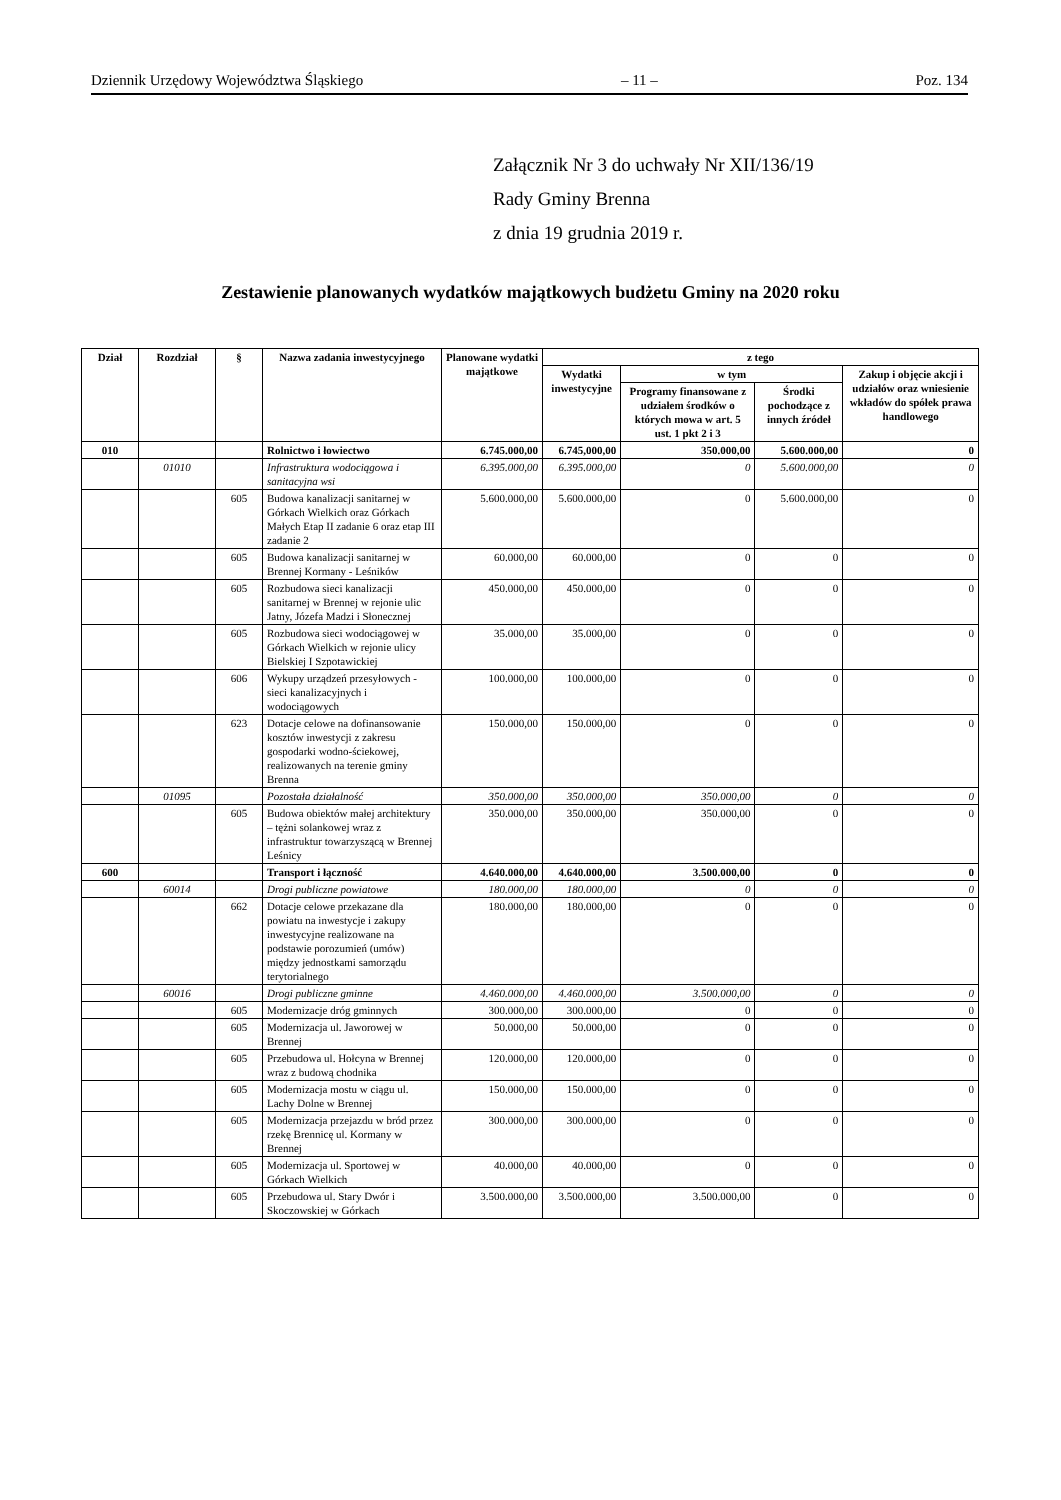Dziennik Urzędowy Województwa Śląskiego – 11 – Poz. 134
Załącznik Nr 3 do uchwały Nr XII/136/19
Rady Gminy Brenna
z dnia 19 grudnia 2019 r.
Zestawienie planowanych wydatków majątkowych budżetu Gminy na 2020 roku
| Dział | Rozdział | § | Nazwa zadania inwestycyjnego | Planowane wydatki majątkowe | z tego | | | |
| --- | --- | --- | --- | --- | --- | --- | --- | --- |
| | | | | | Wydatki inwestycyjne | w tym | | Zakup i objęcie akcji i udziałów oraz wniesienie wkładów do spółek prawa handlowego |
| | | | | | | Programy finansowane z udziałem środków o których mowa w art. 5 ust. 1 pkt 2 i 3 | Środki pochodzące z innych źródeł | |
| 010 | | | Rolnictwo i łowiectwo | 6.745.000,00 | 6.745,000,00 | 350.000,00 | 5.600.000,00 | 0 |
| | 01010 | | Infrastruktura wodociągowa i sanitacyjna wsi | 6.395.000,00 | 6.395.000,00 | 0 | 5.600.000,00 | 0 |
| | | 605 | Budowa kanalizacji sanitarnej w Górkach Wielkich oraz Górkach Małych Etap II zadanie 6 oraz etap III zadanie 2 | 5.600.000,00 | 5.600.000,00 | 0 | 5.600.000,00 | 0 |
| | | 605 | Budowa kanalizacji sanitarnej w Brennej Kormany - Leśników | 60.000,00 | 60.000,00 | 0 | 0 | 0 |
| | | 605 | Rozbudowa sieci kanalizacji sanitarnej w Brennej w rejonie ulic Jatny, Józefa Madzi i Słonecznej | 450.000,00 | 450.000,00 | 0 | 0 | 0 |
| | | 605 | Rozbudowa sieci wodociągowej w Górkach Wielkich w rejonie ulicy Bielskiej I Szpotawickiej | 35.000,00 | 35.000,00 | 0 | 0 | 0 |
| | | 606 | Wykupy urządzeń przesyłowych - sieci kanalizacyjnych i wodociągowych | 100.000,00 | 100.000,00 | 0 | 0 | 0 |
| | | 623 | Dotacje celowe na dofinansowanie kosztów inwestycji z zakresu gospodarki wodno-ściekowej, realizowanych na terenie gminy Brenna | 150.000,00 | 150.000,00 | 0 | 0 | 0 |
| | 01095 | | Pozostała działalność | 350.000,00 | 350.000,00 | 350.000,00 | 0 | 0 |
| | | 605 | Budowa obiektów małej architektury – tężni solankowej wraz z infrastruktur towarzyszącą w Brennej Leśnicy | 350.000,00 | 350.000,00 | 350.000,00 | 0 | 0 |
| 600 | | | Transport i łączność | 4.640.000,00 | 4.640.000,00 | 3.500.000,00 | 0 | 0 |
| | 60014 | | Drogi publiczne powiatowe | 180.000,00 | 180.000,00 | 0 | 0 | 0 |
| | | 662 | Dotacje celowe przekazane dla powiatu na inwestycje i zakupy inwestycyjne realizowane na podstawie porozumień (umów) między jednostkami samorządu terytorialnego | 180.000,00 | 180.000,00 | 0 | 0 | 0 |
| | 60016 | | Drogi publiczne gminne | 4.460.000,00 | 4.460.000,00 | 3.500.000,00 | 0 | 0 |
| | | 605 | Modernizacje dróg gminnych | 300.000,00 | 300.000,00 | 0 | 0 | 0 |
| | | 605 | Modernizacja ul. Jaworowej w Brennej | 50.000,00 | 50.000,00 | 0 | 0 | 0 |
| | | 605 | Przebudowa ul. Hołcyna w Brennej wraz z budową chodnika | 120.000,00 | 120.000,00 | 0 | 0 | 0 |
| | | 605 | Modernizacja mostu w ciągu ul. Lachy Dolne w Brennej | 150.000,00 | 150.000,00 | 0 | 0 | 0 |
| | | 605 | Modernizacja przejazdu w bród przez rzekę Brennicę ul. Kormany w Brennej | 300.000,00 | 300.000,00 | 0 | 0 | 0 |
| | | 605 | Modernizacja ul. Sportowej w Górkach Wielkich | 40.000,00 | 40.000,00 | 0 | 0 | 0 |
| | | 605 | Przebudowa ul. Stary Dwór i Skoczowskiej w Górkach | 3.500.000,00 | 3.500.000,00 | 3.500.000,00 | 0 | 0 |